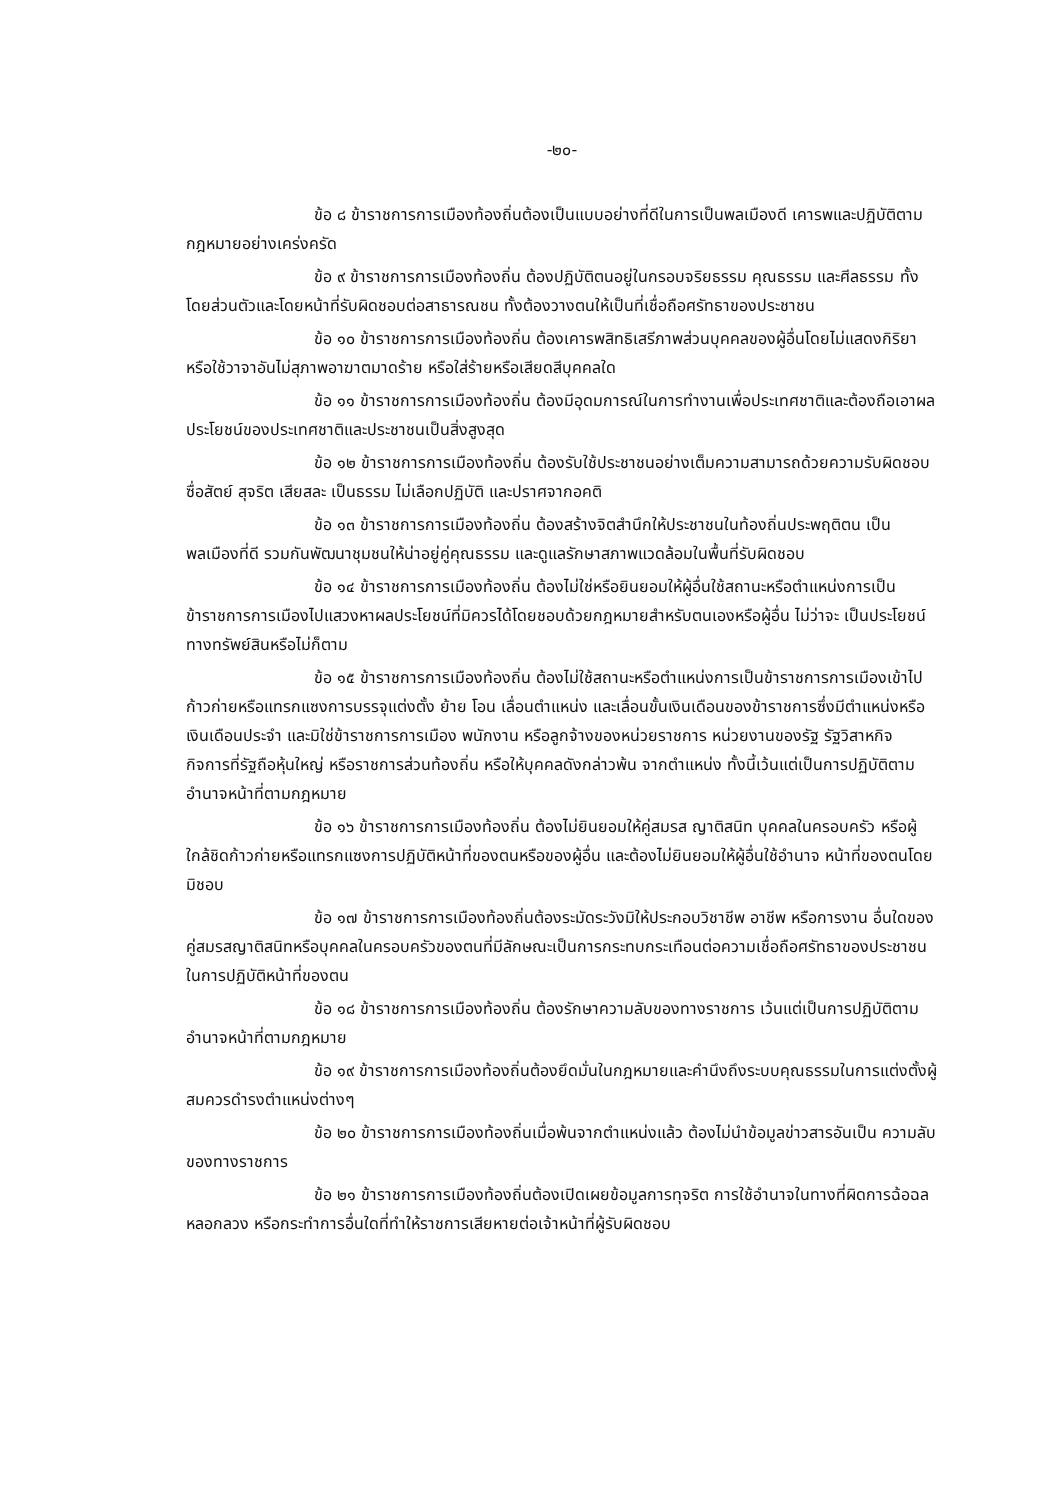-๒๐-
ข้อ ๘ ข้าราชการการเมืองท้องถิ่นต้องเป็นแบบอย่างที่ดีในการเป็นพลเมืองดี เคารพและปฏิบัติตามกฎหมายอย่างเคร่งครัด
ข้อ ๙ ข้าราชการการเมืองท้องถิ่น ต้องปฏิบัติตนอยู่ในกรอบจริยธรรม คุณธรรม และศีลธรรม ทั้งโดยส่วนตัวและโดยหน้าที่รับผิดชอบต่อสาธารณชน ทั้งต้องวางตนให้เป็นที่เชื่อถือศรัทธาของประชาชน
ข้อ ๑๐ ข้าราชการการเมืองท้องถิ่น ต้องเคารพสิทธิเสรีภาพส่วนบุคคลของผู้อื่นโดยไม่แสดงกิริยาหรือใช้วาจาอันไม่สุภาพอาฆาตมาดร้าย หรือใส่ร้ายหรือเสียดสีบุคคลใด
ข้อ ๑๑ ข้าราชการการเมืองท้องถิ่น ต้องมีอุดมการณ์ในการทำงานเพื่อประเทศชาติและต้องถือเอาผลประโยชน์ของประเทศชาติและประชาชนเป็นสิ่งสูงสุด
ข้อ ๑๒ ข้าราชการการเมืองท้องถิ่น ต้องรับใช้ประชาชนอย่างเต็มความสามารถด้วยความรับผิดชอบ ซื่อสัตย์ สุจริต เสียสละ เป็นธรรม ไม่เลือกปฏิบัติ และปราศจากอคติ
ข้อ ๑๓ ข้าราชการการเมืองท้องถิ่น ต้องสร้างจิตสำนึกให้ประชาชนในท้องถิ่นประพฤติตน เป็นพลเมืองที่ดี รวมกันพัฒนาชุมชนให้น่าอยู่คู่คุณธรรม และดูแลรักษาสภาพแวดล้อมในพื้นที่รับผิดชอบ
ข้อ ๑๔ ข้าราชการการเมืองท้องถิ่น ต้องไม่ใช่หรือยินยอมให้ผู้อื่นใช้สถานะหรือตำแหน่งการเป็นข้าราชการการเมืองไปแสวงหาผลประโยชน์ที่มิควรได้โดยชอบด้วยกฎหมายสำหรับตนเองหรือผู้อื่น ไม่ว่าจะ เป็นประโยชน์ทางทรัพย์สินหรือไม่ก็ตาม
ข้อ ๑๕ ข้าราชการการเมืองท้องถิ่น ต้องไม่ใช้สถานะหรือตำแหน่งการเป็นข้าราชการการเมืองเข้าไปก้าวก่ายหรือแทรกแซงการบรรจุแต่งตั้ง ย้าย โอน เลื่อนตำแหน่ง และเลื่อนขั้นเงินเดือนของข้าราชการซึ่งมีตำแหน่งหรือเงินเดือนประจำ และมิใช่ข้าราชการการเมือง พนักงาน หรือลูกจ้างของหน่วยราชการ หน่วยงานของรัฐ รัฐวิสาหกิจ กิจการที่รัฐถือหุ้นใหญ่ หรือราชการส่วนท้องถิ่น หรือให้บุคคลดังกล่าวพ้น จากตำแหน่ง ทั้งนี้เว้นแต่เป็นการปฏิบัติตามอำนาจหน้าที่ตามกฎหมาย
ข้อ ๑๖ ข้าราชการการเมืองท้องถิ่น ต้องไม่ยินยอมให้คู่สมรส ญาติสนิท บุคคลในครอบครัว หรือผู้ใกล้ชิดก้าวก่ายหรือแทรกแซงการปฏิบัติหน้าที่ของตนหรือของผู้อื่น และต้องไม่ยินยอมให้ผู้อื่นใช้อำนาจ หน้าที่ของตนโดยมิชอบ
ข้อ ๑๗ ข้าราชการการเมืองท้องถิ่นต้องระมัดระวังมิให้ประกอบวิชาชีพ อาชีพ หรือการงาน อื่นใดของคู่สมรสญาติสนิทหรือบุคคลในครอบครัวของตนที่มีลักษณะเป็นการกระทบกระเทือนต่อความเชื่อถือศรัทธาของประชาชนในการปฏิบัติหน้าที่ของตน
ข้อ ๑๘ ข้าราชการการเมืองท้องถิ่น ต้องรักษาความลับของทางราชการ เว้นแต่เป็นการปฏิบัติตามอำนาจหน้าที่ตามกฎหมาย
ข้อ ๑๙ ข้าราชการการเมืองท้องถิ่นต้องยึดมั่นในกฎหมายและคำนึงถึงระบบคุณธรรมในการแต่งตั้งผู้สมควรดำรงตำแหน่งต่างๆ
ข้อ ๒๐ ข้าราชการการเมืองท้องถิ่นเมื่อพ้นจากตำแหน่งแล้ว ต้องไม่นำข้อมูลข่าวสารอันเป็น ความลับของทางราชการ
ข้อ ๒๑ ข้าราชการการเมืองท้องถิ่นต้องเปิดเผยข้อมูลการทุจริต การใช้อำนาจในทางที่ผิดการฉ้อฉล หลอกลวง หรือกระทำการอื่นใดที่ทำให้ราชการเสียหายต่อเจ้าหน้าที่ผู้รับผิดชอบ